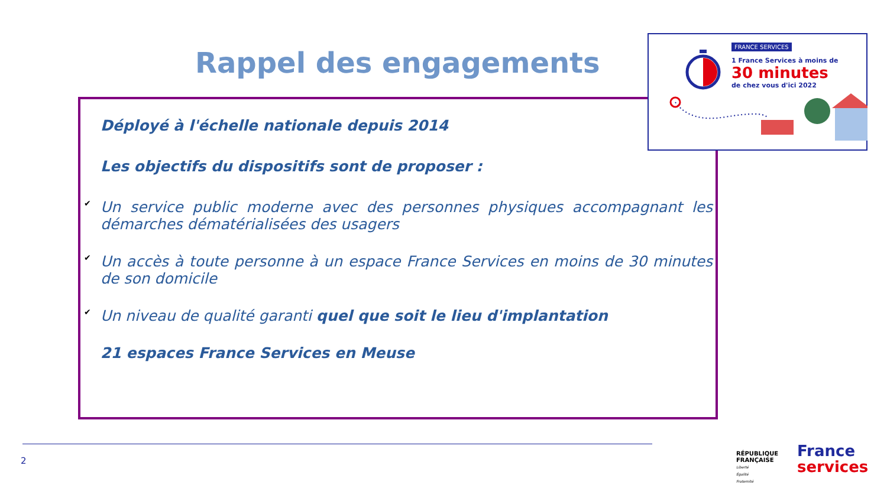Rappel des engagements
FRANCE SERVICES
1 France Services à moins de
30 minutes
de chez vous d'ici 2022
Déployé à l'échelle nationale depuis 2014
Les objectifs du dispositifs sont de proposer :
✔ Un service public moderne avec des personnes physiques accompagnant les démarches dématérialisées des usagers
✔ Un accès à toute personne à un espace France Services en moins de 30 minutes de son domicile
✔ Un niveau de qualité garanti quel que soit le lieu d'implantation
21 espaces France Services en Meuse
2
RÉPUBLIQUE
FRANÇAISE
Liberté
Égalité
Fraternité
France
services